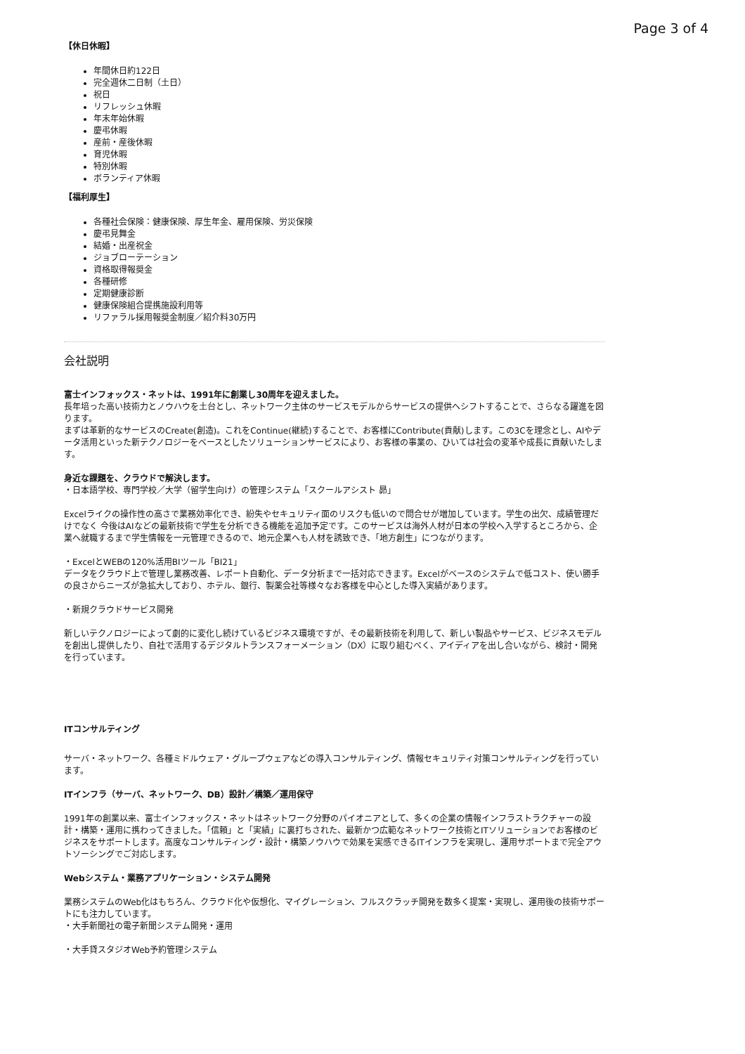Page 3 of 4
【休日休暇】
年間休日約122日
完全週休二日制（土日）
祝日
リフレッシュ休暇
年末年始休暇
慶弔休暇
産前・産後休暇
育児休暇
特別休暇
ボランティア休暇
【福利厚生】
各種社会保険：健康保険、厚生年金、雇用保険、労災保険
慶弔見舞金
結婚・出産祝金
ジョブローテーション
資格取得報奨金
各種研修
定期健康診断
健康保険組合提携施設利用等
リファラル採用報奨金制度／紹介料30万円
会社説明
富士インフォックス・ネットは、1991年に創業し30周年を迎えました。
長年培った高い技術力とノウハウを土台とし、ネットワーク主体のサービスモデルからサービスの提供へシフトすることで、さらなる躍進を図ります。
まずは革新的なサービスのCreate(創造)。これをContinue(継続)することで、お客様にContribute(貢献)します。この3Cを理念とし、AIやデータ活用といった新テクノロジーをベースとしたソリューションサービスにより、お客様の事業の、ひいては社会の変革や成長に貢献いたします。
身近な課題を、クラウドで解決します。
・日本語学校、専門学校／大学（留学生向け）の管理システム「スクールアシスト 昴」
Excelライクの操作性の高さで業務効率化でき、紛失やセキュリティ面のリスクも低いので問合せが増加しています。学生の出欠、成績管理だけでなく 今後はAIなどの最新技術で学生を分析できる機能を追加予定です。このサービスは海外人材が日本の学校へ入学するところから、企業へ就職するまで学生情報を一元管理できるので、地元企業へも人材を誘致でき、「地方創生」につながります。
・ExcelとWEBの120%活用BIツール「BI21」
データをクラウド上で管理し業務改善、レポート自動化、データ分析まで一括対応できます。Excelがベースのシステムで低コスト、使い勝手の良さからニーズが急拡大しており、ホテル、銀行、製薬会社等様々なお客様を中心とした導入実績があります。
・新規クラウドサービス開発
新しいテクノロジーによって劇的に変化し続けているビジネス環境ですが、その最新技術を利用して、新しい製品やサービス、ビジネスモデルを創出し提供したり、自社で活用するデジタルトランスフォーメーション（DX）に取り組むべく、アイディアを出し合いながら、検討・開発を行っています。
ITコンサルティング
サーバ・ネットワーク、各種ミドルウェア・グループウェアなどの導入コンサルティング、情報セキュリティ対策コンサルティングを行っています。
ITインフラ（サーバ、ネットワーク、DB）設計／構築／運用保守
1991年の創業以来、富士インフォックス・ネットはネットワーク分野のパイオニアとして、多くの企業の情報インフラストラクチャーの設計・構築・運用に携わってきました。「信頼」と「実績」に裏打ちされた、最新かつ広範なネットワーク技術とITソリューションでお客様のビジネスをサポートします。高度なコンサルティング・設計・構築ノウハウで効果を実感できるITインフラを実現し、運用サポートまで完全アウトソーシングでご対応します。
Webシステム・業務アプリケーション・システム開発
業務システムのWeb化はもちろん、クラウド化や仮想化、マイグレーション、フルスクラッチ開発を数多く提案・実現し、運用後の技術サポートにも注力しています。
・大手新聞社の電子新聞システム開発・運用
・大手貸スタジオWeb予約管理システム